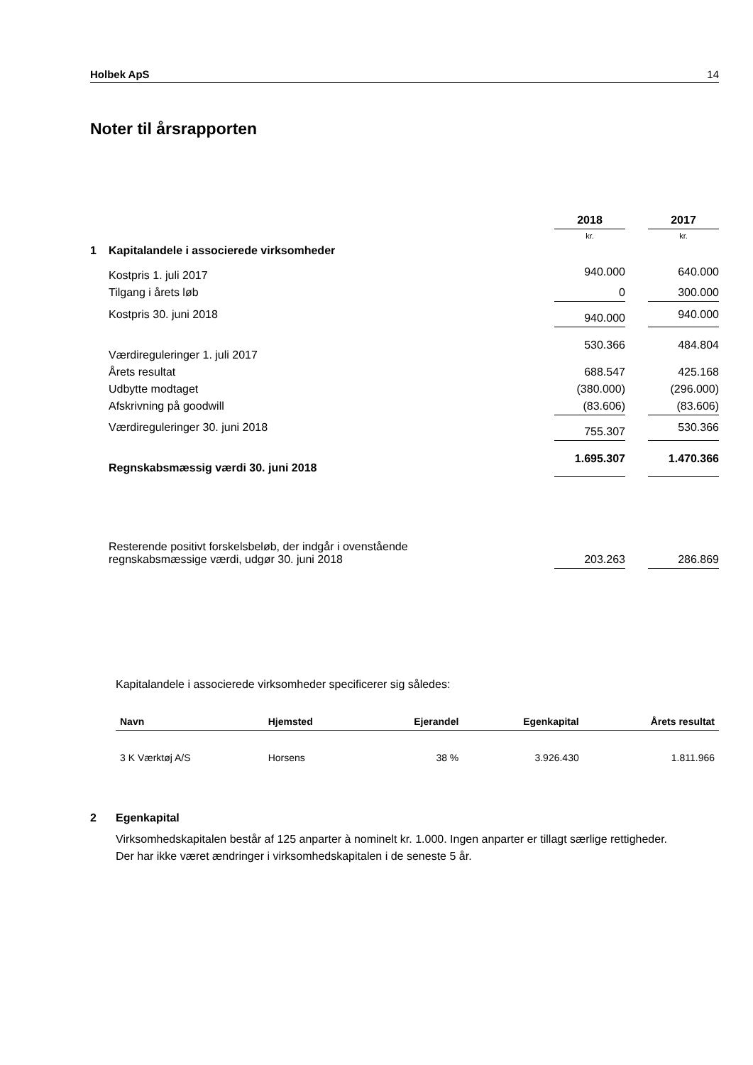Holbek ApS 14
Noter til årsrapporten
| | | 2018 | | 2017 |
| | | kr. | | kr. |
| 1 | Kapitalandele i associerede virksomheder | | | |
| | Kostpris 1. juli 2017 | 940.000 | | 640.000 |
| | Tilgang i årets løb | 0 | | 300.000 |
| | Kostpris 30. juni 2018 | 940.000 | | 940.000 |
| | Værdireguleringer 1. juli 2017 | 530.366 | | 484.804 |
| | Årets resultat | 688.547 | | 425.168 |
| | Udbytte modtaget | (380.000) | | (296.000) |
| | Afskrivning på goodwill | (83.606) | | (83.606) |
| | Værdireguleringer 30. juni 2018 | 755.307 | | 530.366 |
| | Regnskabsmæssig værdi 30. juni 2018 | 1.695.307 | | 1.470.366 |
| | Resterende positivt forskelsbeløb, der indgår i ovenstående regnskabsmæssige værdi, udgør 30. juni 2018 | 203.263 | | 286.869 |
Kapitalandele i associerede virksomheder specificerer sig således:
| Navn | Hjemsted | Ejerandel | Egenkapital | Årets resultat |
| --- | --- | --- | --- | --- |
| 3 K Værktøj A/S | Horsens | 38 % | 3.926.430 | 1.811.966 |
2 Egenkapital
Virksomhedskapitalen består af 125 anparter à nominelt kr. 1.000. Ingen anparter er tillagt særlige rettigheder.
Der har ikke været ændringer i virksomhedskapitalen i de seneste 5 år.